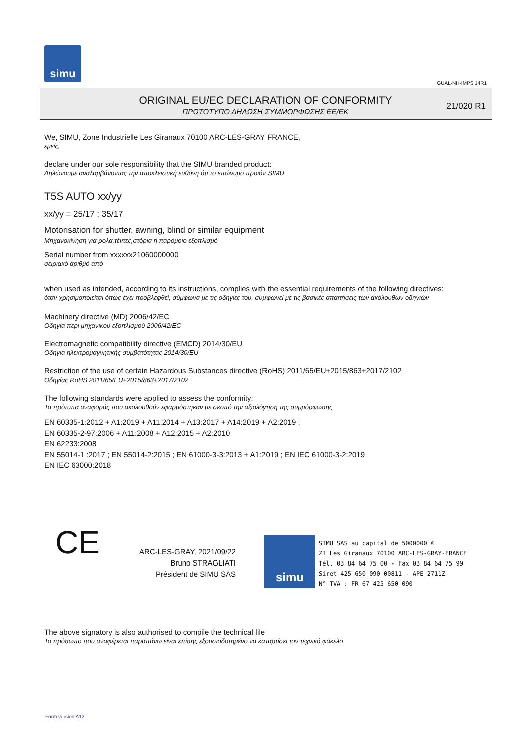simu
GUAL-NH-IMPS 14R1
ORIGINAL EU/EC DECLARATION OF CONFORMITY
ΠΡΩΤΟΤΥΠΟ ΔΗΛΩΣΗ ΣΥΜΜΟΡΦΩΣΗΣ ΕΕ/ΕΚ
21/020 R1
We, SIMU, Zone Industrielle Les Giranaux 70100 ARC-LES-GRAY FRANCE,
εμείς,
declare under our sole responsibility that the SIMU branded product:
Δηλώνουμε αναλαμβάνοντας την αποκλειστική ευθύνη ότι το επώνυμο προϊόν SIMU
T5S AUTO xx/yy
xx/yy = 25/17 ; 35/17
Motorisation for shutter, awning, blind or similar equipment
Μηχανοκίνηση για ρολα,τέντες,στόρια ή παρόμοιο εξοπλισμό
Serial number from xxxxxx21060000000
σειριακό αριθμό από
when used as intended, according to its instructions, complies with the essential requirements of the following directives:
όταν χρησιμοποιείται όπως έχει προβλεφθεί, σύμφωνα με τις οδηγίες του, συμφωνεί με τις βασικές απαιτήσεις των ακόλουθων οδηγιών
Machinery directive (MD) 2006/42/EC
Οδηγία περι μηχανικού εξοπλισμού 2006/42/EC
Electromagnetic compatibility directive (EMCD) 2014/30/EU
Οδηγία ηλεκτρομαγνητικής συμβατότητας 2014/30/EU
Restriction of the use of certain Hazardous Substances directive (RoHS) 2011/65/EU+2015/863+2017/2102
Οδηγίας RoHS 2011/65/EU+2015/863+2017/2102
The following standards were applied to assess the conformity:
Τα πρότυπα αναφοράς που ακολουθούν εφαρμόστηκαν με σκοπό την αξιολόγηση της συμμόρφωσης
EN 60335-1:2012 + A1:2019 + A11:2014 + A13:2017 + A14:2019 + A2:2019 ;
EN 60335-2-97:2006 + A11:2008 + A12:2015 + A2:2010
EN 62233:2008
EN 55014-1 :2017 ; EN 55014-2:2015 ; EN 61000-3-3:2013 + A1:2019 ; EN IEC 61000-3-2:2019
EN IEC 63000:2018
CE
ARC-LES-GRAY, 2021/09/22
Bruno STRAGLIATI
Président de SIMU SAS
simu
SIMU SAS au capital de 5000000 €
ZI Les Giranaux 70100 ARC-LES-GRAY-FRANCE
Tél. 03 84 64 75 00 - Fax 03 84 64 75 99
Siret 425 650 090 00811 - APE 2711Z
N° TVA : FR 67 425 650 090
The above signatory is also authorised to compile the technical file
Το πρόσωπο που αναφέρεται παραπάνω είναι επίσης εξουσιοδοτημένο να καταρτίσει τον τεχνικό φάκελο
Form version A12